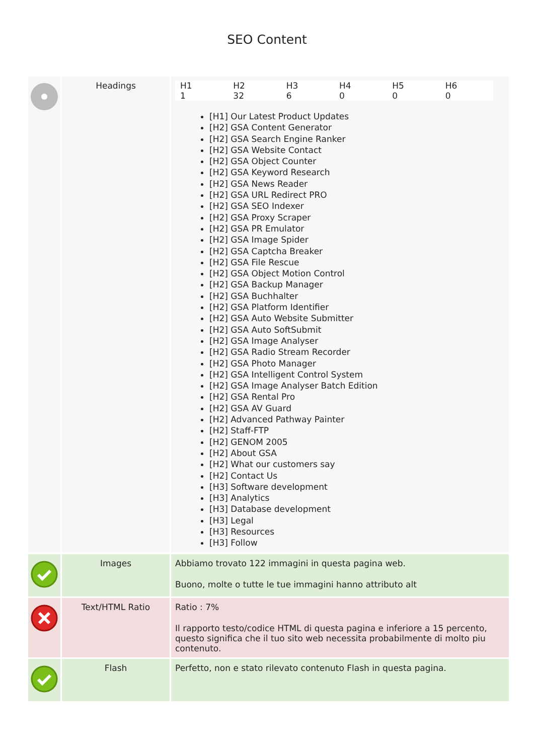SEO Content
| | Headings | / H1 / H2 / H3 / H4 / H5 / H6 / / --- / --- / --- / --- / --- / --- / / 1 / 32 / 6 / 0 / 0 / 0 / [H1] Our Latest Product Updates [H2] GSA Content Generator [H2] GSA Search Engine Ranker [H2] GSA Website Contact [H2] GSA Object Counter [H2] GSA Keyword Research [H2] GSA News Reader [H2] GSA URL Redirect PRO [H2] GSA SEO Indexer [H2] GSA Proxy Scraper [H2] GSA PR Emulator [H2] GSA Image Spider [H2] GSA Captcha Breaker [H2] GSA File Rescue [H2] GSA Object Motion Control [H2] GSA Backup Manager [H2] GSA Buchhalter [H2] GSA Platform Identifier [H2] GSA Auto Website Submitter [H2] GSA Auto SoftSubmit [H2] GSA Image Analyser [H2] GSA Radio Stream Recorder [H2] GSA Photo Manager [H2] GSA Intelligent Control System [H2] GSA Image Analyser Batch Edition [H2] GSA Rental Pro [H2] GSA AV Guard [H2] Advanced Pathway Painter [H2] Staff-FTP [H2] GENOM 2005 [H2] About GSA [H2] What our customers say [H2] Contact Us [H3] Software development [H3] Analytics [H3] Database development [H3] Legal [H3] Resources [H3] Follow |
| | Images | Abbiamo trovato 122 immagini in questa pagina web. Buono, molte o tutte le tue immagini hanno attributo alt |
| | Text/HTML Ratio | Ratio : 7% Il rapporto testo/codice HTML di questa pagina e inferiore a 15 percento, questo significa che il tuo sito web necessita probabilmente di molto piu contenuto. |
| | Flash | Perfetto, non e stato rilevato contenuto Flash in questa pagina. |